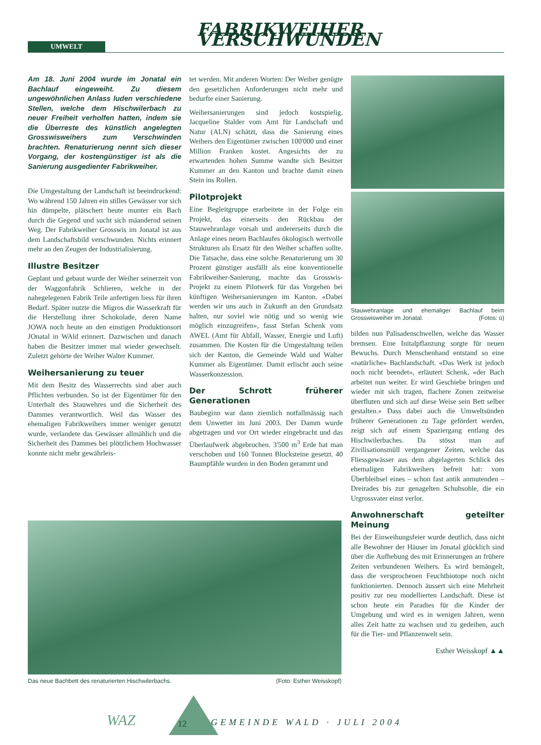UMWELT
FABRIKWEIHER VERSCHWUNDEN
Am 18. Juni 2004 wurde im Jonatal ein Bachlauf eingeweiht. Zu diesem ungewöhnlichen Anlass luden verschiedene Stellen, welche dem Hischwilerbach zu neuer Freiheit verholfen hatten, indem sie die Überreste des künstlich angelegten Grosswisweihers zum Verschwinden brachten. Renaturierung nennt sich dieser Vorgang, der kostengünstiger ist als die Sanierung ausgedienter Fabrikweiher.
Die Umgestaltung der Landschaft ist beeindruckend: Wo während 150 Jahren ein stilles Gewässer vor sich hin dümpelte, plätschert heute munter ein Bach durch die Gegend und sucht sich mäandernd seinen Weg. Der Fabrikweiher Grosswis im Jonatal ist aus dem Landschaftsbild verschwunden. Nichts erinnert mehr an den Zeugen der Industrialisierung.
Illustre Besitzer
Geplant und gebaut wurde der Weiher seinerzeit von der Waggonfabrik Schlieren, welche in der nahegelegenen Fabrik Teile anfertigen liess für ihren Bedarf. Später nutzte die Migros die Wasserkraft für die Herstellung ihrer Schokolade, deren Name JOWA noch heute an den einstigen Produktionsort JOnatal in WAld erinnert. Dazwischen und danach haben die Besitzer immer mal wieder gewechselt. Zuletzt gehörte der Weiher Walter Kummer.
Weihersanierung zu teuer
Mit dem Besitz des Wasserrechts sind aber auch Pflichten verbunden. So ist der Eigentümer für den Unterhalt des Stauwehres und die Sicherheit des Dammes verantwortlich. Weil das Wasser des ehemaligen Fabrikweihers immer weniger genutzt wurde, verlandete das Gewässer allmählich und die Sicherheit des Dammes bei plötzlichem Hochwasser konnte nicht mehr gewährleis-
tet werden. Mit anderen Worten: Der Weiher genügte den gesetzlichen Anforderungen nicht mehr und bedurfte einer Sanierung.
Weihersanierungen sind jedoch kostspielig. Jacqueline Stalder vom Amt für Landschaft und Natur (ALN) schätzt, dass die Sanierung eines Weihers den Eigentümer zwischen 100'000 und einer Million Franken kostet. Angesichts der zu erwartenden hohen Summe wandte sich Besitzer Kummer an den Kanton und brachte damit einen Stein ins Rollen.
Pilotprojekt
Eine Begleitgruppe erarbeitete in der Folge ein Projekt, das einerseits den Rückbau der Stauwehranlage vorsah und andererseits durch die Anlage eines neuen Bachlaufes ökologisch wertvolle Strukturen als Ersatz für den Weiher schaffen sollte. Die Tatsache, dass eine solche Renaturierung um 30 Prozent günstiger ausfällt als eine konventionelle Fabrikweiher-Sanierung, machte das Grosswis-Projekt zu einem Pilotwerk für das Vorgehen bei künftigen Weihersanierungen im Kanton. «Dabei werden wir uns auch in Zukunft an den Grundsatz halten, nur soviel wie nötig und so wenig wie möglich einzugreifen», fasst Stefan Schenk vom AWEL (Amt für Abfall, Wasser, Energie und Luft) zusammen. Die Kosten für die Umgestaltung teilen sich der Kanton, die Gemeinde Wald und Walter Kummer als Eigentümer. Damit erlischt auch seine Wasserkonzession.
Der Schrott früherer Generationen
Baubeginn war dann ziemlich notfallmässig nach dem Unwetter im Juni 2003. Der Damm wurde abgetragen und vor Ort wieder eingebracht und das Überlaufwerk abgebrochen. 3'500 m<sup>3</sup> Erde hat man verschoben und 160 Tonnen Blocksteine gesetzt. 40 Baumpfähle wurden in den Boden gerammt und
Stauwehranlage und ehemaliger Bachlauf beim Grosswisweiher im Jonatal. (Fotos: ü)
bilden nun Palisadenschwellen, welche das Wasser bremsen. Eine Initalpflanzung sorgte für neuen Bewuchs. Durch Menschenhand entstand so eine «natürliche» Bachlandschaft. «Das Werk ist jedoch noch nicht beendet», erläutert Schenk, «der Bach arbeitet nun weiter. Er wird Geschiebe bringen und wieder mit sich tragen, flachere Zonen zeitweise überfluten und sich auf diese Weise sein Bett selber gestalten.» Dass dabei auch die Umweltsünden früherer Generationen zu Tage gefördert werden, zeigt sich auf einem Spaziergang entlang des Hischwilerbaches. Da stösst man auf Zivilisationsmüll vergangener Zeiten, welche das Fliessgewässer aus dem abgelagerten Schlick des ehemaligen Fabrikweihers befreit hat: vom Überbleibsel eines – schon fast antik anmutenden – Dreirades bis zur genagelten Schuhsohle, die ein Urgrossvater einst verlor.
Anwohnerschaft geteilter Meinung
Bei der Einweihungsfeier wurde deutlich, dass nicht alle Bewohner der Häuser im Jonatal glücklich sind über die Aufhebung des mit Erinnerungen an frühere Zeiten verbundenen Weihers. Es wird bemängelt, dass die versprochenen Feuchtbiotope noch nicht funktionierten. Dennoch äussert sich eine Mehrheit positiv zur neu modellierten Landschaft. Diese ist schon heute ein Paradies für die Kinder der Umgebung und wird es in wenigen Jahren, wenn alles Zeit hatte zu wachsen und zu gedeihen, auch für die Tier- und Pflanzenwelt sein.
Esther Weisskopf ▲▲
Das neue Bachbett des renaturierten Hischwilerbachs. (Foto: Esther Weisskopf)
WAZ 12 GEMEINDE WALD · JULI 2004